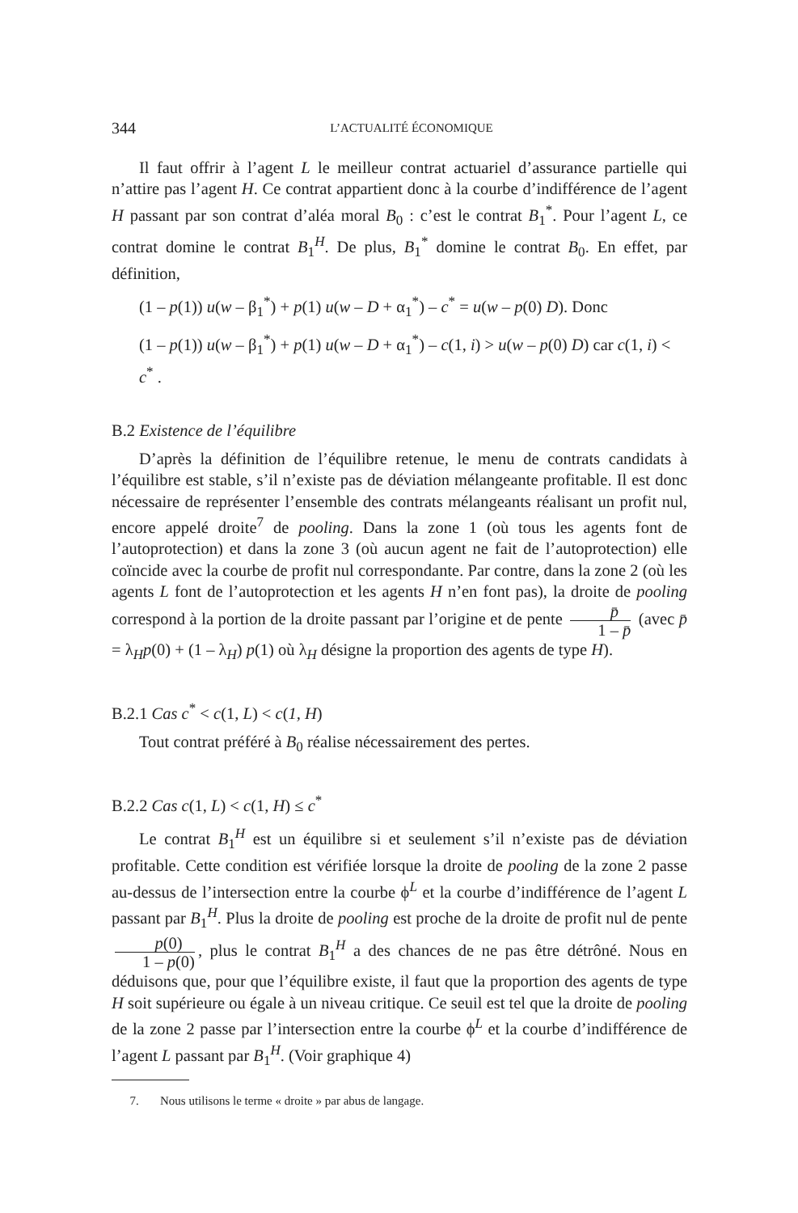344 L’ACTUALITÉ ÉCONOMIQUE
Il faut offrir à l’agent L le meilleur contrat actuariel d’assurance partielle qui n’attire pas l’agent H. Ce contrat appartient donc à la courbe d’indifférence de l’agent H passant par son contrat d’aléa moral B<sub>0</sub> : c’est le contrat B<sub>1</sub><sup>*</sup>. Pour l’agent L, ce contrat domine le contrat B<sub>1</sub><sup>H</sup>. De plus, B<sub>1</sub><sup>*</sup> domine le contrat B<sub>0</sub>. En effet, par définition,
(1 – p(1)) u(w – β<sub>1</sub><sup>*</sup>) + p(1) u(w – D + α<sub>1</sub><sup>*</sup>) – c<sup>*</sup> = u(w – p(0) D). Donc
(1 – p(1)) u(w – β<sub>1</sub><sup>*</sup>) + p(1) u(w – D + α<sub>1</sub><sup>*</sup>) – c(1, i) > u(w – p(0) D) car c(1, i) < c<sup>*</sup> .
B.2 Existence de l’équilibre
D’après la définition de l’équilibre retenue, le menu de contrats candidats à l’équilibre est stable, s’il n’existe pas de déviation mélangeante profitable. Il est donc nécessaire de représenter l’ensemble des contrats mélangeants réalisant un profit nul, encore appelé droite<sup>7</sup> de pooling. Dans la zone 1 (où tous les agents font de l’autoprotection) et dans la zone 3 (où aucun agent ne fait de l’autoprotection) elle coïncide avec la courbe de profit nul correspondante. Par contre, dans la zone 2 (où les agents L font de l’autoprotection et les agents H n’en font pas), la droite de pooling correspond à la portion de la droite passant par l’origine et de pente p̄ 1 – p̄ (avec p̄ = λ<sub>H</sub>p(0) + (1 – λ<sub>H</sub>) p(1) où λ<sub>H</sub> désigne la proportion des agents de type H).
B.2.1 Cas c<sup>*</sup> < c(1, L) < c(1, H)
Tout contrat préféré à B<sub>0</sub> réalise nécessairement des pertes.
B.2.2 Cas c(1, L) < c(1, H) ≤ c<sup>*</sup>
Le contrat B<sub>1</sub><sup>H</sup> est un équilibre si et seulement s’il n’existe pas de déviation profitable. Cette condition est vérifiée lorsque la droite de pooling de la zone 2 passe au-dessus de l’intersection entre la courbe ϕ<sup>L</sup> et la courbe d’indifférence de l’agent L passant par B<sub>1</sub><sup>H</sup>. Plus la droite de pooling est proche de la droite de profit nul de pente p(0) 1 – p(0), plus le contrat B<sub>1</sub><sup>H</sup> a des chances de ne pas être détrôné. Nous en déduisons que, pour que l’équilibre existe, il faut que la proportion des agents de type H soit supérieure ou égale à un niveau critique. Ce seuil est tel que la droite de pooling de la zone 2 passe par l’intersection entre la courbe ϕ<sup>L</sup> et la courbe d’indifférence de l’agent L passant par B<sub>1</sub><sup>H</sup>. (Voir graphique 4)
7. Nous utilisons le terme « droite » par abus de langage.